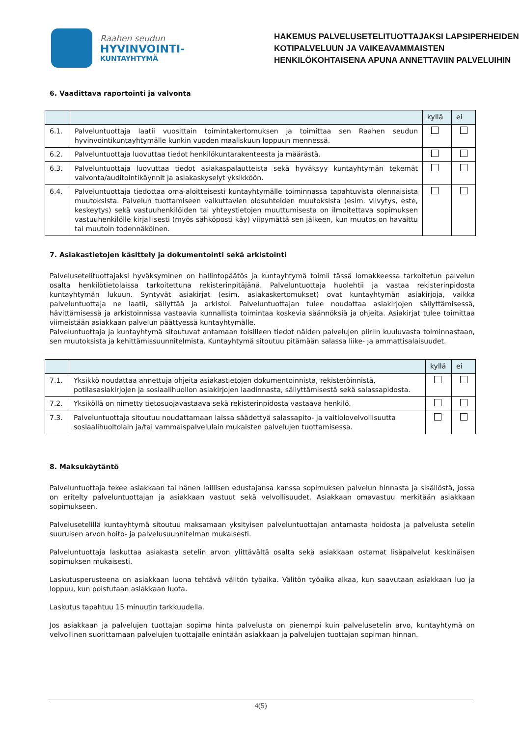Raahen seudun
HYVINVOINTI-
KUNTAYHTYMÄ
HAKEMUS PALVELUSETELITUOTTAJAKSI LAPSIPERHEIDEN
KOTIPALVELUUN JA VAIKEAVAMMAISTEN
HENKILÖKOHTAISENA APUNA ANNETTAVIIN PALVELUIHIN
6. Vaadittava raportointi ja valvonta
| | | kyllä | ei |
| 6.1. | Palveluntuottaja laatii vuosittain toimintakertomuksen ja toimittaa sen Raahen seudun hyvinvointikuntayhtymälle kunkin vuoden maaliskuun loppuun mennessä. | | |
| 6.2. | Palveluntuottaja luovuttaa tiedot henkilökuntarakenteesta ja määrästä. | | |
| 6.3. | Palveluntuottaja luovuttaa tiedot asiakaspalautteista sekä hyväksyy kuntayhtymän tekemät valvonta/auditointikäynnit ja asiakaskyselyt yksikköön. | | |
| 6.4. | Palveluntuottaja tiedottaa oma-aloitteisesti kuntayhtymälle toiminnassa tapahtuvista olennaisista muutoksista. Palvelun tuottamiseen vaikuttavien olosuhteiden muutoksista (esim. viivytys, este, keskeytys) sekä vastuuhenkilöiden tai yhteystietojen muuttumisesta on ilmoitettava sopimuksen vastuuhenkilölle kirjallisesti (myös sähköposti käy) viipymättä sen jälkeen, kun muutos on havaittu tai muutoin todennäköinen. | | |
7. Asiakastietojen käsittely ja dokumentointi sekä arkistointi
Palvelusetelituottajaksi hyväksyminen on hallintopäätös ja kuntayhtymä toimii tässä lomakkeessa tarkoitetun palvelun osalta henkilötietolaissa tarkoitettuna rekisterinpitäjänä. Palveluntuottaja huolehtii ja vastaa rekisterinpidosta kuntayhtymän lukuun. Syntyvät asiakirjat (esim. asiakaskertomukset) ovat kuntayhtymän asiakirjoja, vaikka palveluntuottaja ne laatii, säilyttää ja arkistoi. Palveluntuottajan tulee noudattaa asiakirjojen säilyttämisessä, hävittämisessä ja arkistoinnissa vastaavia kunnallista toimintaa koskevia säännöksiä ja ohjeita. Asiakirjat tulee toimittaa viimeistään asiakkaan palvelun päättyessä kuntayhtymälle.
Palveluntuottaja ja kuntayhtymä sitoutuvat antamaan toisilleen tiedot näiden palvelujen piiriin kuuluvasta toiminnastaan, sen muutoksista ja kehittämissuunnitelmista. Kuntayhtymä sitoutuu pitämään salassa liike- ja ammattisalaisuudet.
| | | kyllä | ei |
| 7.1. | Yksikkö noudattaa annettuja ohjeita asiakastietojen dokumentoinnista, rekisteröinnistä, potilasasiakirjojen ja sosiaalihuollon asiakirjojen laadinnasta, säilyttämisestä sekä salassapidosta. | | |
| 7.2. | Yksiköllä on nimetty tietosuojavastaava sekä rekisterinpidosta vastaava henkilö. | | |
| 7.3. | Palveluntuottaja sitoutuu noudattamaan laissa säädettyä salassapito- ja vaitiolovelvollisuutta sosiaalihuoltolain ja/tai vammaispalvelulain mukaisten palvelujen tuottamisessa. | | |
8. Maksukäytäntö
Palveluntuottaja tekee asiakkaan tai hänen laillisen edustajansa kanssa sopimuksen palvelun hinnasta ja sisällöstä, jossa on eritelty palveluntuottajan ja asiakkaan vastuut sekä velvollisuudet. Asiakkaan omavastuu merkitään asiakkaan sopimukseen.
Palvelusetelillä kuntayhtymä sitoutuu maksamaan yksityisen palveluntuottajan antamasta hoidosta ja palvelusta setelin suuruisen arvon hoito- ja palvelusuunnitelman mukaisesti.
Palveluntuottaja laskuttaa asiakasta setelin arvon ylittävältä osalta sekä asiakkaan ostamat lisäpalvelut keskinäisen sopimuksen mukaisesti.
Laskutusperusteena on asiakkaan luona tehtävä välitön työaika. Välitön työaika alkaa, kun saavutaan asiakkaan luo ja loppuu, kun poistutaan asiakkaan luota.
Laskutus tapahtuu 15 minuutin tarkkuudella.
Jos asiakkaan ja palvelujen tuottajan sopima hinta palvelusta on pienempi kuin palvelusetelin arvo, kuntayhtymä on velvollinen suorittamaan palvelujen tuottajalle enintään asiakkaan ja palvelujen tuottajan sopiman hinnan.
4(5)